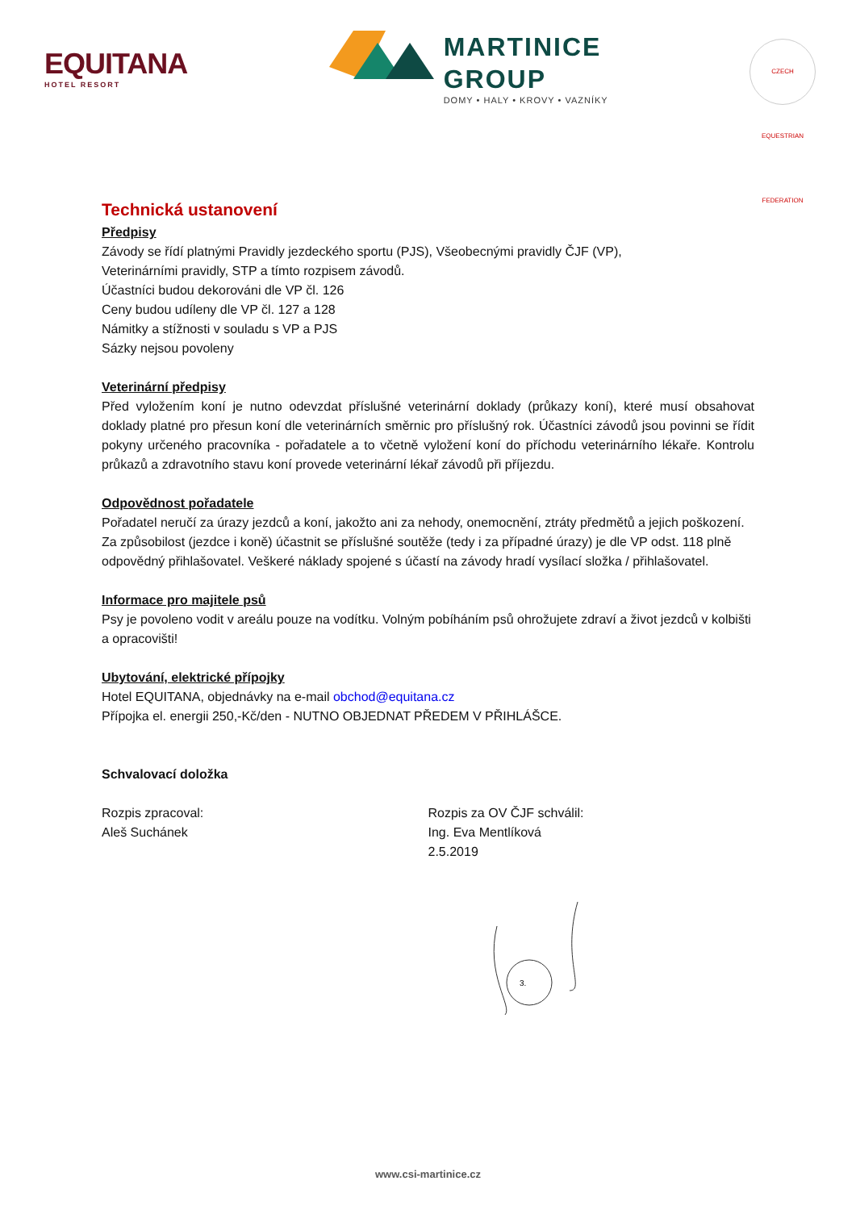EQUITANA
HOTEL RESORT
MARTINICE
GROUP
DOMY • HALY • KROVY • VAZNÍKY
CZECH EQUESTRIAN FEDERATION
Technická ustanovení
Předpisy
Závody se řídí platnými Pravidly jezdeckého sportu (PJS), Všeobecnými pravidly ČJF (VP),
Veterinárními pravidly, STP a tímto rozpisem závodů.
Účastníci budou dekorováni dle VP čl. 126
Ceny budou udíleny dle VP čl. 127 a 128
Námitky a stížnosti v souladu s VP a PJS
Sázky nejsou povoleny
Veterinární předpisy
Před vyložením koní je nutno odevzdat příslušné veterinární doklady (průkazy koní), které musí obsahovat doklady platné pro přesun koní dle veterinárních směrnic pro příslušný rok. Účastníci závodů jsou povinni se řídit pokyny určeného pracovníka - pořadatele a to včetně vyložení koní do příchodu veterinárního lékaře. Kontrolu průkazů a zdravotního stavu koní provede veterinární lékař závodů při příjezdu.
Odpovědnost pořadatele
Pořadatel neručí za úrazy jezdců a koní, jakožto ani za nehody, onemocnění, ztráty předmětů a jejich poškození. Za způsobilost (jezdce i koně) účastnit se příslušné soutěže (tedy i za případné úrazy) je dle VP odst. 118 plně odpovědný přihlašovatel. Veškeré náklady spojené s účastí na závody hradí vysílací složka / přihlašovatel.
Informace pro majitele psů
Psy je povoleno vodit v areálu pouze na vodítku. Volným pobíháním psů ohrožujete zdraví a život jezdců v kolbišti a opracovišti!
Ubytování, elektrické přípojky
Hotel EQUITANA, objednávky na e-mail obchod@equitana.cz
Přípojka el. energii 250,-Kč/den - NUTNO OBJEDNAT PŘEDEM V PŘIHLÁŠCE.
Schvalovací doložka
Rozpis zpracoval:
Aleš Suchánek
Rozpis za OV ČJF schválil:
Ing. Eva Mentlíková
2.5.2019
3.
www.csi-martinice.cz